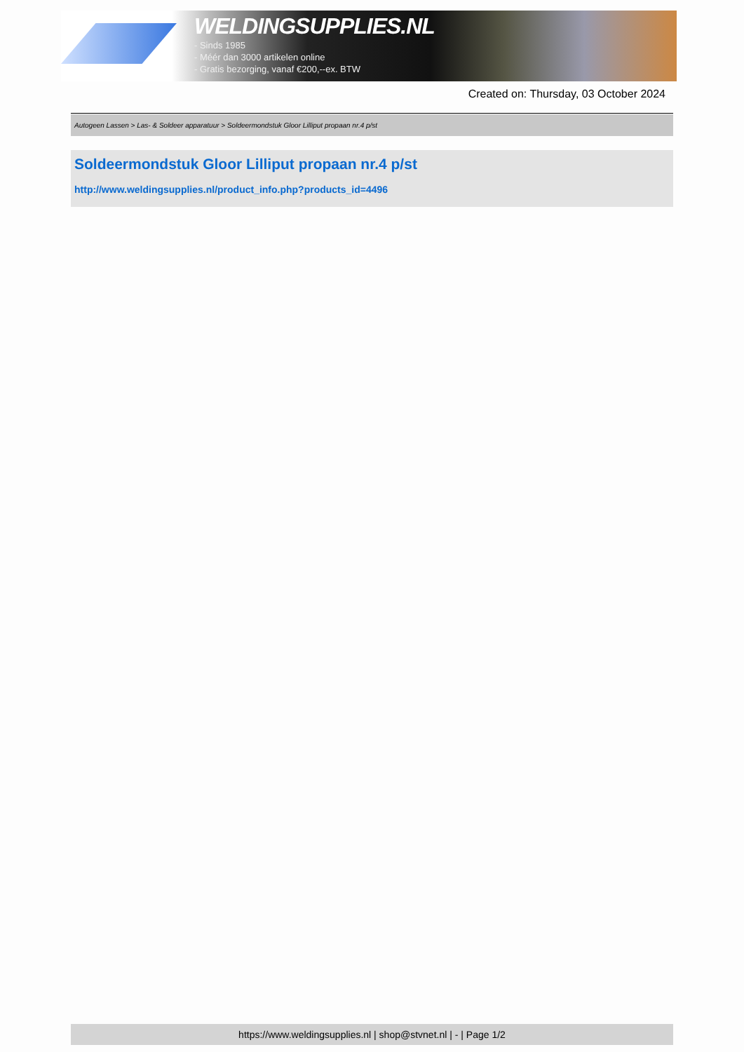WELDINGSUPPLIES.NL
- Sinds 1985
- Méér dan 3000 artikelen online
- Gratis bezorging, vanaf €200,--ex. BTW
Created on: Thursday, 03 October 2024
Autogeen Lassen > Las- & Soldeer apparatuur > Soldeermondstuk Gloor Lilliput propaan nr.4 p/st
Soldeermondstuk Gloor Lilliput propaan nr.4 p/st
http://www.weldingsupplies.nl/product_info.php?products_id=4496
https://www.weldingsupplies.nl | shop@stvnet.nl | - | Page 1/2